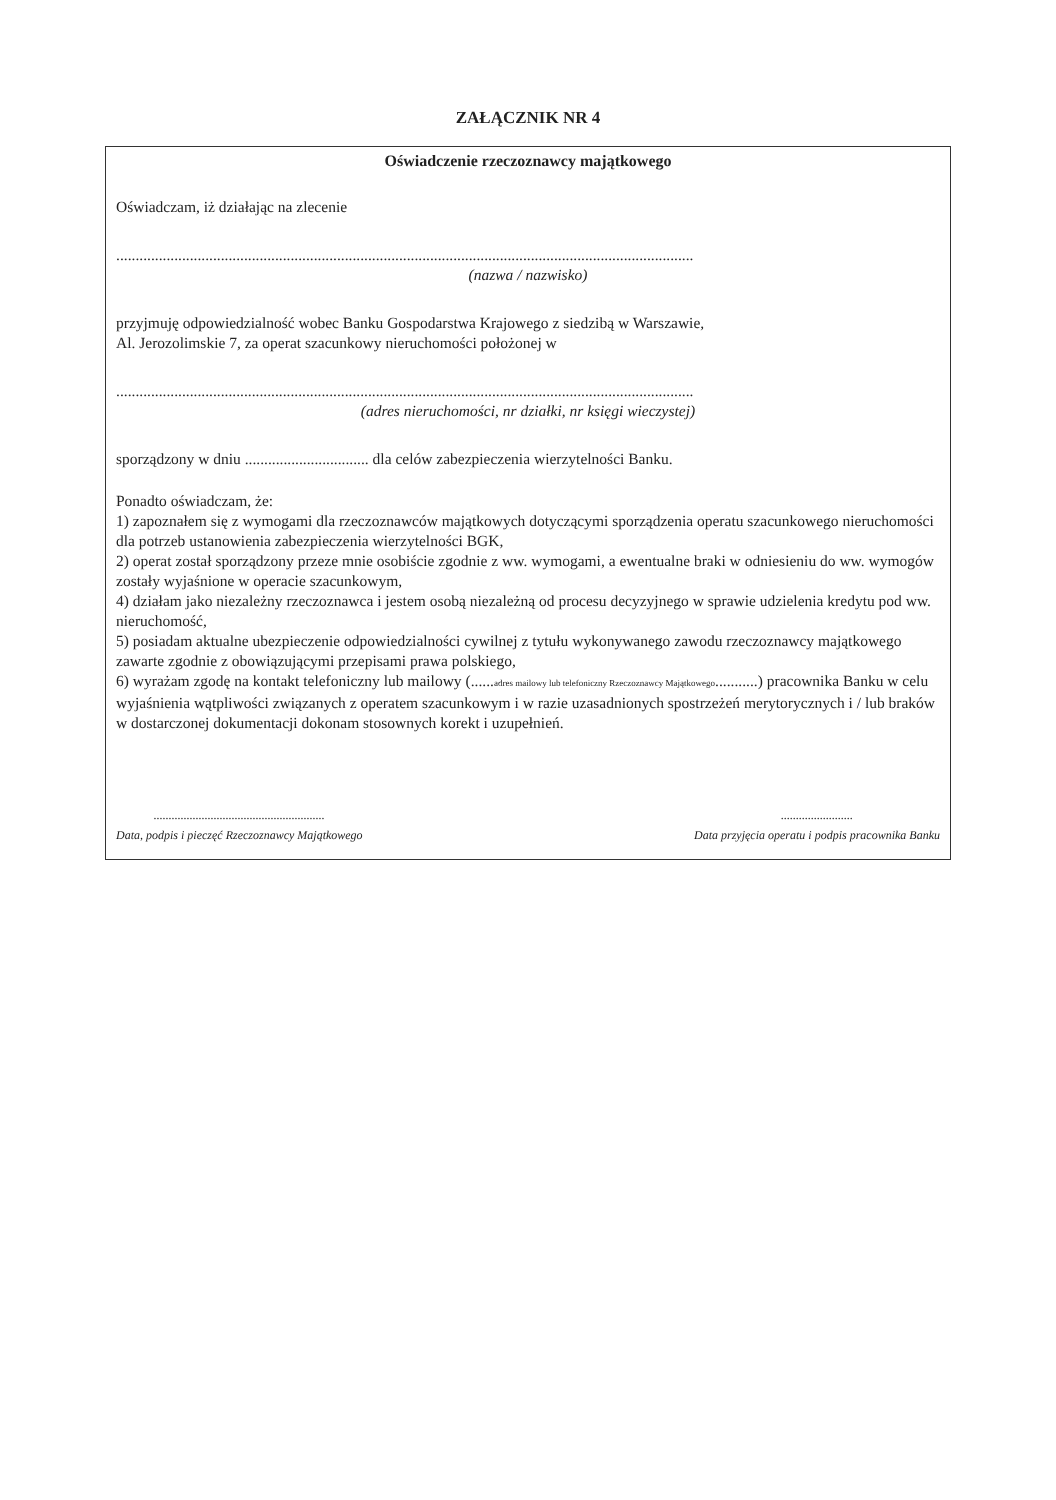ZAŁĄCZNIK NR 4
Oświadczenie rzeczoznawcy majątkowego
Oświadczam, iż działając na zlecenie
.....................................................................................................................................................
(nazwa / nazwisko)
przyjmuję odpowiedzialność wobec Banku Gospodarstwa Krajowego z siedzibą w Warszawie,
Al. Jerozolimskie 7, za operat szacunkowy nieruchomości położonej w
.....................................................................................................................................................
(adres nieruchomości, nr działki, nr księgi wieczystej)
sporządzony w dniu ................................ dla celów zabezpieczenia wierzytelności Banku.
Ponadto oświadczam, że:
1) zapoznałem się z wymogami dla rzeczoznawców majątkowych dotyczącymi sporządzenia operatu szacunkowego nieruchomości dla potrzeb ustanowienia zabezpieczenia wierzytelności BGK,
2) operat został sporządzony przeze mnie osobiście zgodnie z ww. wymogami, a ewentualne braki w odniesieniu do ww. wymogów zostały wyjaśnione w operacie szacunkowym,
4) działam jako niezależny rzeczoznawca i jestem osobą niezależną od procesu decyzyjnego w sprawie udzielenia kredytu pod ww. nieruchomość,
5) posiadam aktualne ubezpieczenie odpowiedzialności cywilnej z tytułu wykonywanego zawodu rzeczoznawcy majątkowego zawarte zgodnie z obowiązującymi przepisami prawa polskiego,
6) wyrażam zgodę na kontakt telefoniczny lub mailowy (......adres mailowy lub telefoniczny Rzeczoznawcy Majątkowego...........) pracownika Banku w celu wyjaśnienia wątpliwości związanych z operatem szacunkowym i w razie uzasadnionych spostrzeżeń merytorycznych i / lub braków w dostarczonej dokumentacji dokonam stosownych korekt i uzupełnień.
.........................................................
Data, podpis i pieczęć Rzeczoznawcy Majątkowego
........................
Data przyjęcia operatu i podpis pracownika Banku